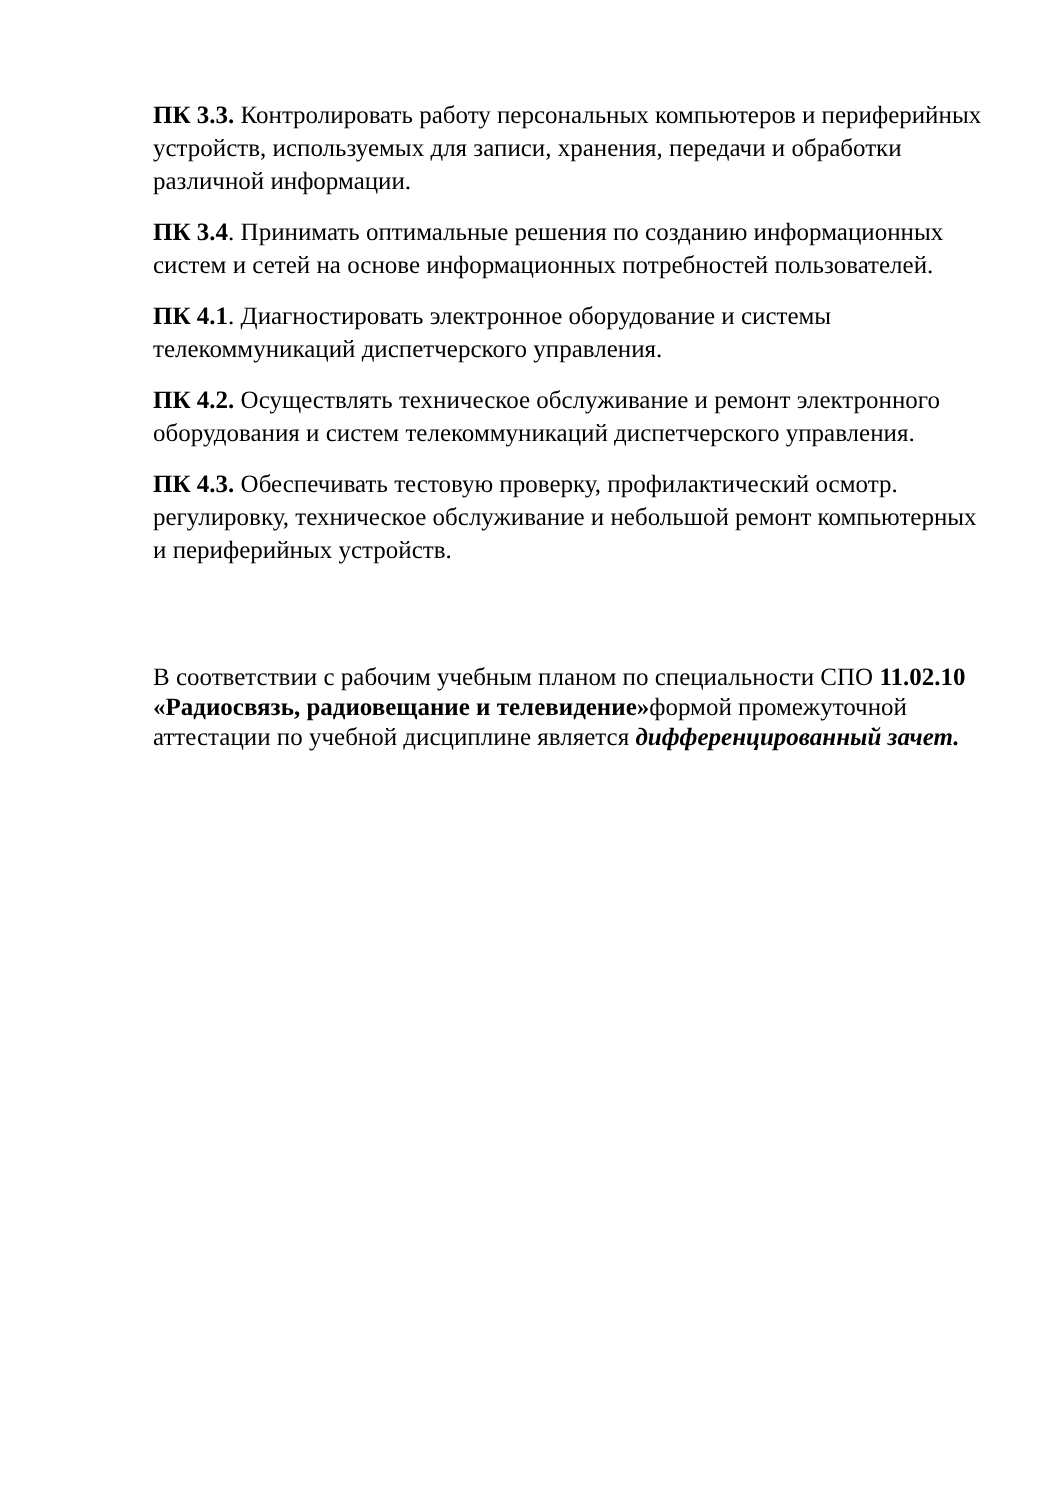ПК 3.3. Контролировать работу персональных компьютеров и периферийных устройств, используемых для записи, хранения, передачи и обработки различной информации.
ПК 3.4. Принимать оптимальные решения по созданию информационных систем и сетей на основе информационных потребностей пользователей.
ПК 4.1. Диагностировать электронное оборудование и системы телекоммуникаций диспетчерского управления.
ПК 4.2. Осуществлять техническое обслуживание и ремонт электронного оборудования и систем телекоммуникаций диспетчерского управления.
ПК 4.3. Обеспечивать тестовую проверку, профилактический осмотр. регулировку, техническое обслуживание и небольшой ремонт компьютерных и периферийных устройств.
В соответствии с рабочим учебным планом по специальности СПО 11.02.10 «Радиосвязь, радиовещание и телевидение»формой промежуточной аттестации по учебной дисциплине является дифференцированный зачет.